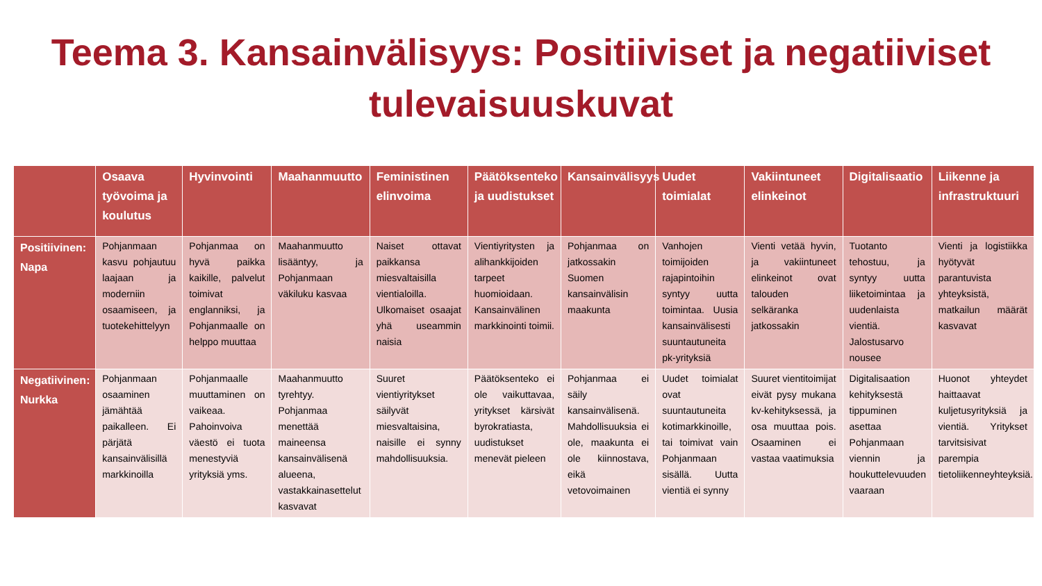Teema 3. Kansainvälisyys: Positiiviset ja negatiiviset
tulevaisuuskuvat
| | Osaava työvoima ja koulutus | Hyvinvointi | Maahanmuutto | Feministinen elinvoima | Päätöksenteko ja uudistukset | Kansainvälisyys | Uudet toimialat | Vakiintuneet elinkeinot | Digitalisaatio | Liikenne ja infrastruktuuri |
| --- | --- | --- | --- | --- | --- | --- | --- | --- | --- | --- |
| Positiivinen: Napa | Pohjanmaan kasvu pohjautuu laajaan ja moderniin osaamiseen, ja tuotekehittelyyn | Pohjanmaa on hyvä paikka kaikille, palvelut toimivat englanniksi, ja Pohjanmaalle on helppo muuttaa | Maahanmuutto lisääntyy, ja Pohjanmaan väkiluku kasvaa | Naiset ottavat paikkansa miesvaltaisilla vientialoilla. Ulkomaiset osaajat yhä useammin naisia | Vientiyritysten ja alihankkijoiden tarpeet huomioidaan. Kansainvälinen markkinointi toimii. | Pohjanmaa on jatkossakin Suomen kansainvälisin maakunta | Vanhojen toimijoiden rajapintoihin syntyy uutta toimintaa. Uusia kansainvälisesti suuntautuneita pk-yrityksiä | Vienti vetää hyvin, ja vakiintuneet elinkeinot ovat talouden selkäranka jatkossakin | Tuotanto tehostuu, ja syntyy uutta liiketoimintaa ja uudenlaista vientiä. Jalostusarvo nousee | Vienti ja logistiikka hyötyvät parantuvista yhteyksistä, matkailun määrät kasvavat |
| Negatiivinen: Nurkka | Pohjanmaan osaaminen jämähtää paikalleen. Ei pärjätä kansainvälisillä markkinoilla | Pohjanmaalle muuttaminen on vaikeaa. Pahoinvoiva väestö ei tuota menestyviä yrityksiä yms. | Maahanmuutto tyrehtyy. Pohjanmaa menettää maineensa kansainvälisenä alueena, vastakkainasettelut kasvavat | Suuret vientiyritykset säilyvät miesvaltaisina, naisille ei synny mahdollisuuksia. | Päätöksenteko ei ole vaikuttavaa, yritykset kärsivät byrokratiasta, uudistukset menevät pieleen | Pohjanmaa ei säily kansainvälisenä. Mahdollisuuksia ei ole, maakunta ei ole kiinnostava, eikä vetovoimainen | Uudet toimialat ovat suuntautuneita kotimarkkinoille, tai toimivat vain Pohjanmaan sisällä. Uutta vientiä ei synny | Suuret vientitoimijat eivät pysy mukana kv-kehityksessä, ja osa muuttaa pois. Osaaminen ei vastaa vaatimuksia | Digitalisaation kehityksestä tippuminen asettaa Pohjanmaan viennin ja houkuttelevuuden vaaraan | Huonot yhteydet haittaavat kuljetusyrityksiä ja vientiä. Yritykset tarvitsisivat parempia tietoliikenneyhteyksiä. |